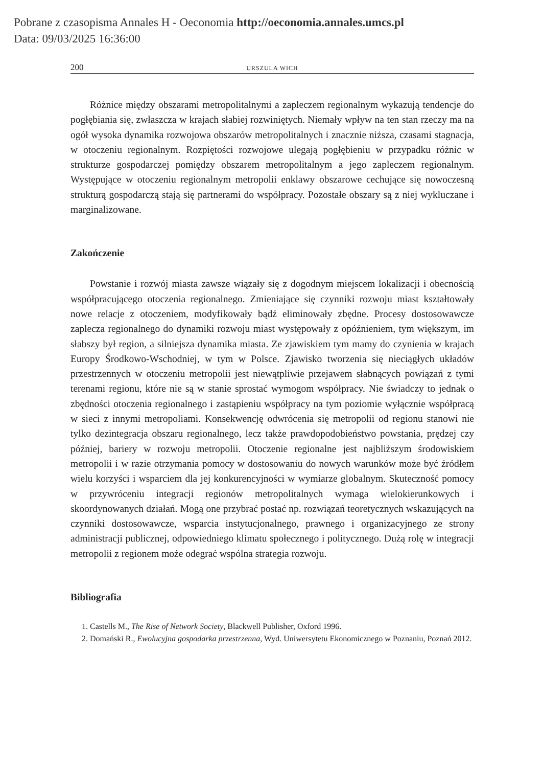Pobrane z czasopisma Annales H - Oeconomia http://oeconomia.annales.umcs.pl
Data: 09/03/2025 16:36:00
200 URSZULA WICH
Różnice między obszarami metropolitalnymi a zapleczem regionalnym wykazują tendencje do pogłębiania się, zwłaszcza w krajach słabiej rozwiniętych. Niemały wpływ na ten stan rzeczy ma na ogół wysoka dynamika rozwojowa obszarów metropolitalnych i znacznie niższa, czasami stagnacja, w otoczeniu regionalnym. Rozpiętości rozwojowe ulegają pogłębieniu w przypadku różnic w strukturze gospodarczej pomiędzy obszarem metropolitalnym a jego zapleczem regionalnym. Występujące w otoczeniu regionalnym metropolii enklawy obszarowe cechujące się nowoczesną strukturą gospodarczą stają się partnerami do współpracy. Pozostałe obszary są z niej wykluczane i marginalizowane.
Zakończenie
Powstanie i rozwój miasta zawsze wiązały się z dogodnym miejscem lokalizacji i obecnością współpracującego otoczenia regionalnego. Zmieniające się czynniki rozwoju miast kształtowały nowe relacje z otoczeniem, modyfikowały bądź eliminowały zbędne. Procesy dostosowawcze zaplecza regionalnego do dynamiki rozwoju miast występowały z opóźnieniem, tym większym, im słabszy był region, a silniejsza dynamika miasta. Ze zjawiskiem tym mamy do czynienia w krajach Europy Środkowo-Wschodniej, w tym w Polsce. Zjawisko tworzenia się nieciągłych układów przestrzennych w otoczeniu metropolii jest niewątpliwie przejawem słabnących powiązań z tymi terenami regionu, które nie są w stanie sprostać wymogom współpracy. Nie świadczy to jednak o zbędności otoczenia regionalnego i zastąpieniu współpracy na tym poziomie wyłącznie współpracą w sieci z innymi metropoliami. Konsekwencję odwrócenia się metropolii od regionu stanowi nie tylko dezintegracja obszaru regionalnego, lecz także prawdopodobieństwo powstania, prędzej czy później, bariery w rozwoju metropolii. Otoczenie regionalne jest najbliższym środowiskiem metropolii i w razie otrzymania pomocy w dostosowaniu do nowych warunków może być źródłem wielu korzyści i wsparciem dla jej konkurencyjności w wymiarze globalnym. Skuteczność pomocy w przywróceniu integracji regionów metropolitalnych wymaga wielokierunkowych i skoordynowanych działań. Mogą one przybrać postać np. rozwiązań teoretycznych wskazujących na czynniki dostosowawcze, wsparcia instytucjonalnego, prawnego i organizacyjnego ze strony administracji publicznej, odpowiedniego klimatu społecznego i politycznego. Dużą rolę w integracji metropolii z regionem może odegrać wspólna strategia rozwoju.
Bibliografia
1. Castells M., The Rise of Network Society, Blackwell Publisher, Oxford 1996.
2. Domański R., Ewolucyjna gospodarka przestrzenna, Wyd. Uniwersytetu Ekonomicznego w Poznaniu, Poznań 2012.